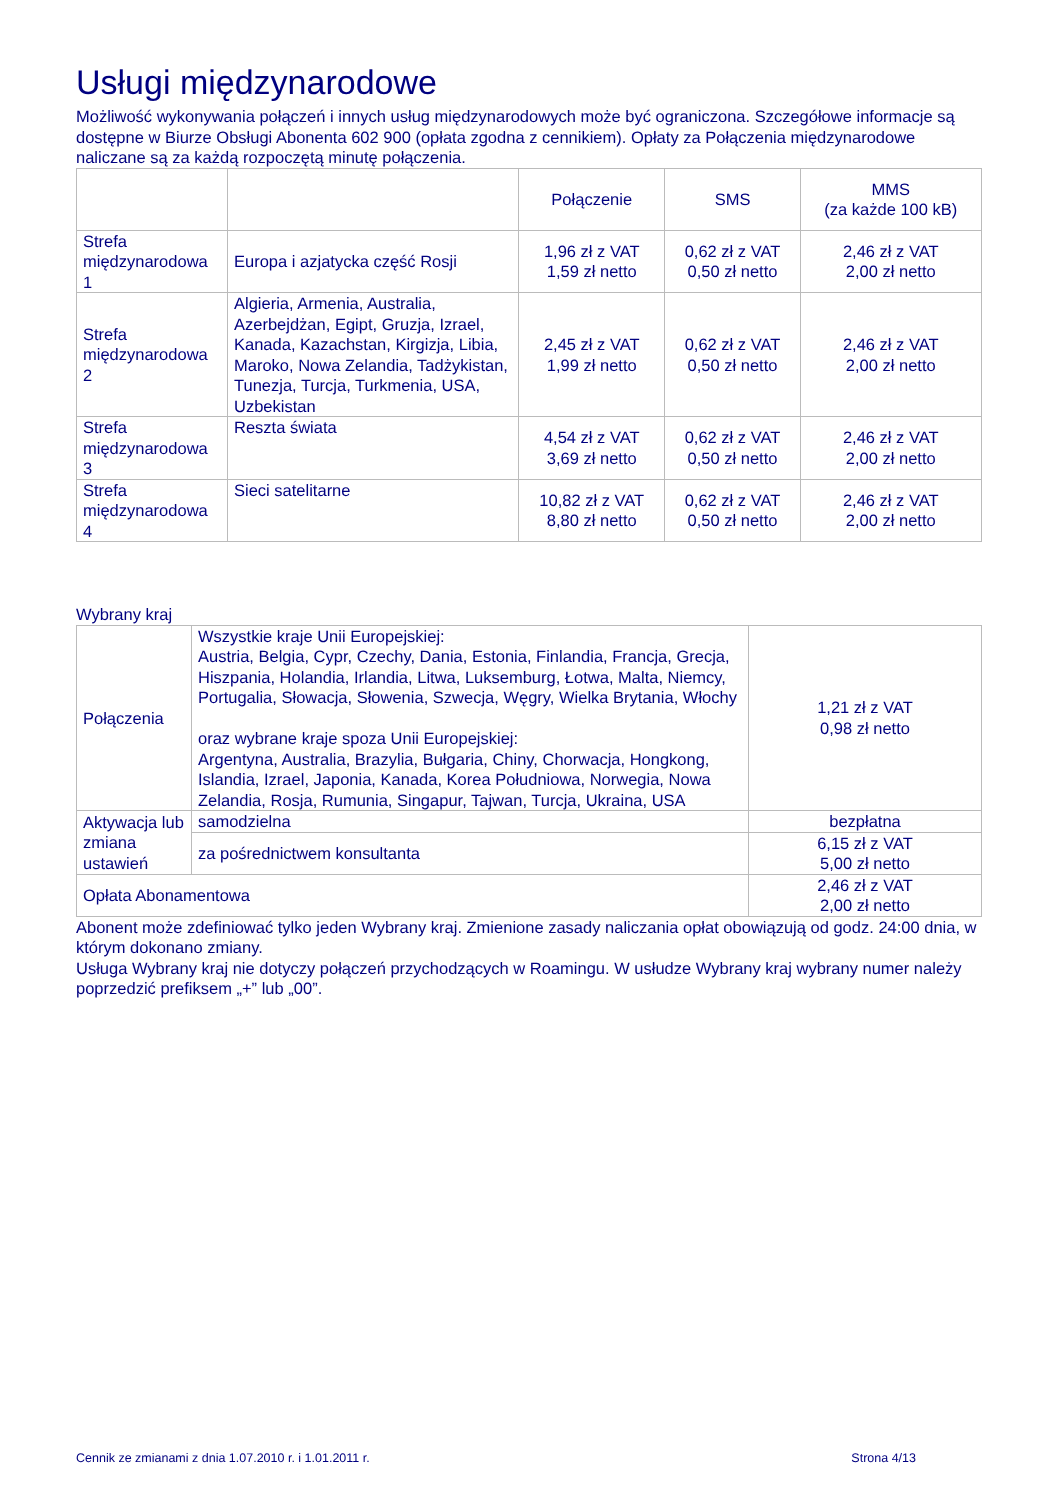Usługi międzynarodowe
Możliwość wykonywania połączeń i innych usług międzynarodowych może być ograniczona. Szczegółowe informacje są dostępne w Biurze Obsługi Abonenta 602 900 (opłata zgodna z cennikiem). Opłaty za Połączenia międzynarodowe naliczane są za każdą rozpoczętą minutę połączenia.
| | | Połączenie | SMS | MMS (za każde 100 kB) |
| Strefa międzynarodowa 1 | Europa i azjatycka część Rosji | 1,96 zł z VAT 1,59 zł netto | 0,62 zł z VAT 0,50 zł netto | 2,46 zł z VAT 2,00 zł netto |
| Strefa międzynarodowa 2 | Algieria, Armenia, Australia, Azerbejdżan, Egipt, Gruzja, Izrael, Kanada, Kazachstan, Kirgizja, Libia, Maroko, Nowa Zelandia, Tadżykistan, Tunezja, Turcja, Turkmenia, USA, Uzbekistan | 2,45 zł z VAT 1,99 zł netto | 0,62 zł z VAT 0,50 zł netto | 2,46 zł z VAT 2,00 zł netto |
| Strefa międzynarodowa 3 | Reszta świata | 4,54 zł z VAT 3,69 zł netto | 0,62 zł z VAT 0,50 zł netto | 2,46 zł z VAT 2,00 zł netto |
| Strefa międzynarodowa 4 | Sieci satelitarne | 10,82 zł z VAT 8,80 zł netto | 0,62 zł z VAT 0,50 zł netto | 2,46 zł z VAT 2,00 zł netto |
Wybrany kraj
| Połączenia | Wszystkie kraje Unii Europejskiej: Austria, Belgia, Cypr, Czechy, Dania, Estonia, Finlandia, Francja, Grecja, Hiszpania, Holandia, Irlandia, Litwa, Luksemburg, Łotwa, Malta, Niemcy, Portugalia, Słowacja, Słowenia, Szwecja, Węgry, Wielka Brytania, Włochy oraz wybrane kraje spoza Unii Europejskiej: Argentyna, Australia, Brazylia, Bułgaria, Chiny, Chorwacja, Hongkong, Islandia, Izrael, Japonia, Kanada, Korea Południowa, Norwegia, Nowa Zelandia, Rosja, Rumunia, Singapur, Tajwan, Turcja, Ukraina, USA | 1,21 zł z VAT 0,98 zł netto |
| Aktywacja lub zmiana ustawień | samodzielna | bezpłatna |
| | za pośrednictwem konsultanta | 6,15 zł z VAT 5,00 zł netto |
| Opłata Abonamentowa | | 2,46 zł z VAT 2,00 zł netto |
Abonent może zdefiniować tylko jeden Wybrany kraj. Zmienione zasady naliczania opłat obowiązują od godz. 24:00 dnia, w którym dokonano zmiany.
Usługa Wybrany kraj nie dotyczy połączeń przychodzących w Roamingu. W usłudze Wybrany kraj wybrany numer należy poprzedzić prefiksem „+” lub „00”.
Cennik ze zmianami z dnia 1.07.2010 r. i 1.01.2011 r. Strona 4/13